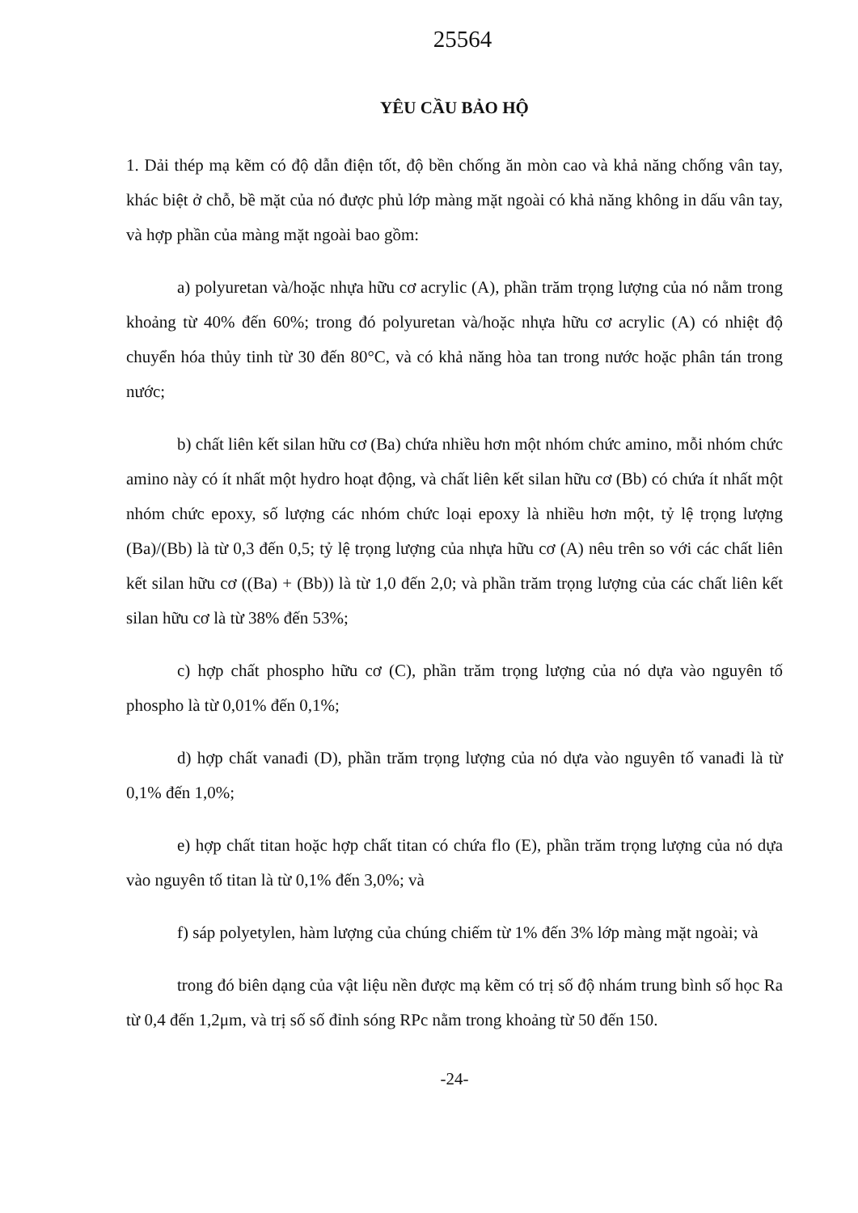25564
YÊU CẦU BẢO HỘ
1. Dải thép mạ kẽm có độ dẫn điện tốt, độ bền chống ăn mòn cao và khả năng chống vân tay, khác biệt ở chỗ, bề mặt của nó được phủ lớp màng mặt ngoài có khả năng không in dấu vân tay, và hợp phần của màng mặt ngoài bao gồm:
a) polyuretan và/hoặc nhựa hữu cơ acrylic (A), phần trăm trọng lượng của nó nằm trong khoảng từ 40% đến 60%; trong đó polyuretan và/hoặc nhựa hữu cơ acrylic (A) có nhiệt độ chuyển hóa thủy tinh từ 30 đến 80°C, và có khả năng hòa tan trong nước hoặc phân tán trong nước;
b) chất liên kết silan hữu cơ (Ba) chứa nhiều hơn một nhóm chức amino, mỗi nhóm chức amino này có ít nhất một hydro hoạt động, và chất liên kết silan hữu cơ (Bb) có chứa ít nhất một nhóm chức epoxy, số lượng các nhóm chức loại epoxy là nhiều hơn một, tỷ lệ trọng lượng (Ba)/(Bb) là từ 0,3 đến 0,5; tỷ lệ trọng lượng của nhựa hữu cơ (A) nêu trên so với các chất liên kết silan hữu cơ ((Ba) + (Bb)) là từ 1,0 đến 2,0; và phần trăm trọng lượng của các chất liên kết silan hữu cơ là từ 38% đến 53%;
c) hợp chất phospho hữu cơ (C), phần trăm trọng lượng của nó dựa vào nguyên tố phospho là từ 0,01% đến 0,1%;
d) hợp chất vanađi (D), phần trăm trọng lượng của nó dựa vào nguyên tố vanađi là từ 0,1% đến 1,0%;
e) hợp chất titan hoặc hợp chất titan có chứa flo (E), phần trăm trọng lượng của nó dựa vào nguyên tố titan là từ 0,1% đến 3,0%; và
f) sáp polyetylen, hàm lượng của chúng chiếm từ 1% đến 3% lớp màng mặt ngoài; và
trong đó biên dạng của vật liệu nền được mạ kẽm có trị số độ nhám trung bình số học Ra từ 0,4 đến 1,2μm, và trị số số đỉnh sóng RPc nằm trong khoảng từ 50 đến 150.
-24-